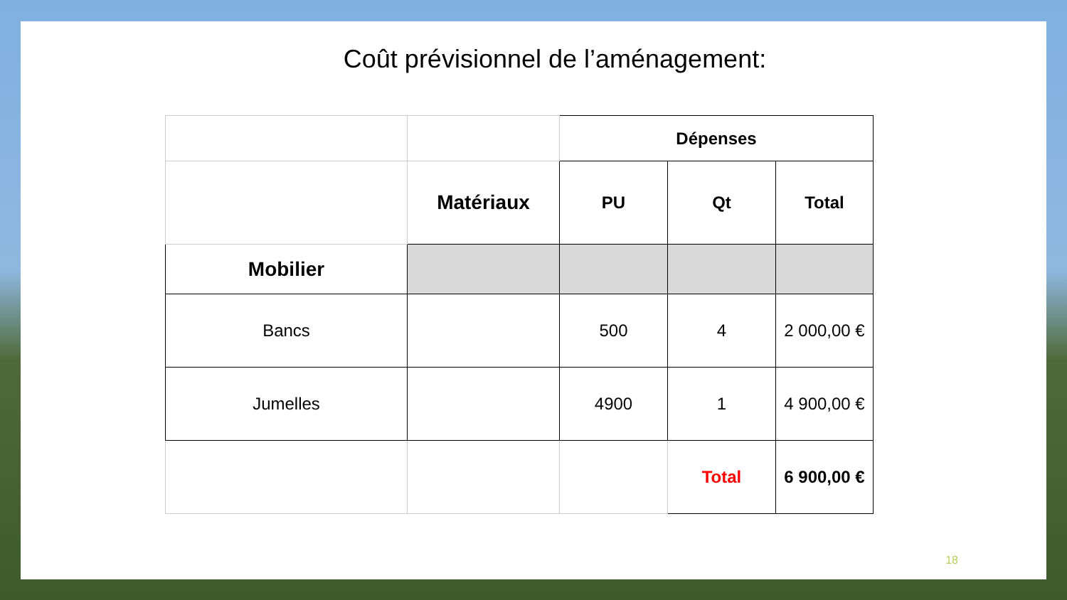Coût prévisionnel de l’aménagement:
| | | Dépenses | | |
| | Matériaux | PU | Qt | Total |
| Mobilier | | | | |
| Bancs | | 500 | 4 | 2 000,00 € |
| Jumelles | | 4900 | 1 | 4 900,00 € |
| | | | Total | 6 900,00 € |
18